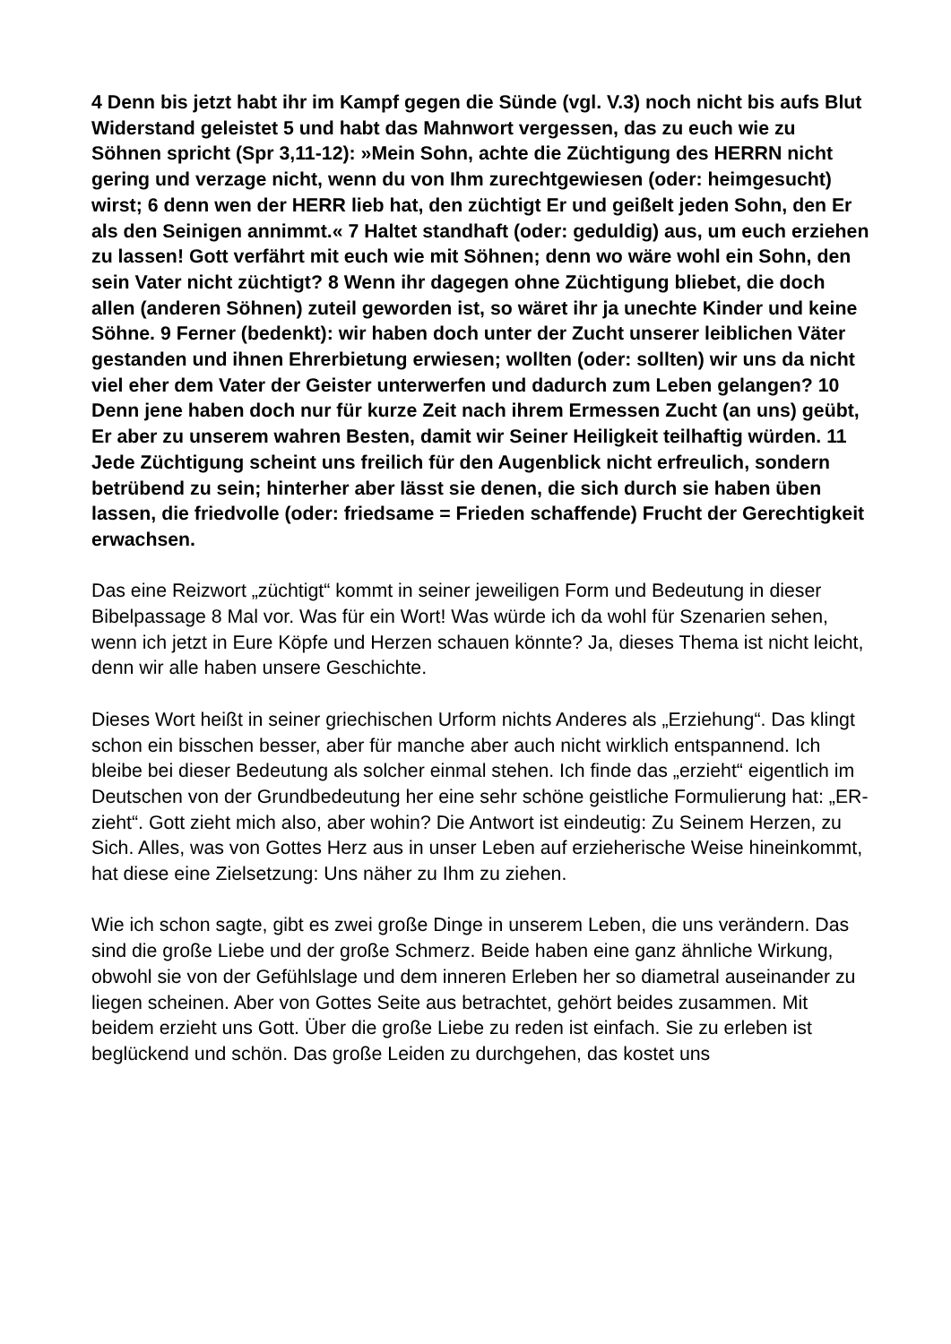4 Denn bis jetzt habt ihr im Kampf gegen die Sünde (vgl. V.3) noch nicht bis aufs Blut Widerstand geleistet 5 und habt das Mahnwort vergessen, das zu euch wie zu Söhnen spricht (Spr 3,11-12): »Mein Sohn, achte die Züchtigung des HERRN nicht gering und verzage nicht, wenn du von Ihm zurechtgewiesen (oder: heimgesucht) wirst; 6 denn wen der HERR lieb hat, den züchtigt Er und geißelt jeden Sohn, den Er als den Seinigen annimmt.« 7 Haltet standhaft (oder: geduldig) aus, um euch erziehen zu lassen! Gott verfährt mit euch wie mit Söhnen; denn wo wäre wohl ein Sohn, den sein Vater nicht züchtigt? 8 Wenn ihr dagegen ohne Züchtigung bliebet, die doch allen (anderen Söhnen) zuteil geworden ist, so wäret ihr ja unechte Kinder und keine Söhne. 9 Ferner (bedenkt): wir haben doch unter der Zucht unserer leiblichen Väter gestanden und ihnen Ehrerbietung erwiesen; wollten (oder: sollten) wir uns da nicht viel eher dem Vater der Geister unterwerfen und dadurch zum Leben gelangen? 10 Denn jene haben doch nur für kurze Zeit nach ihrem Ermessen Zucht (an uns) geübt, Er aber zu unserem wahren Besten, damit wir Seiner Heiligkeit teilhaftig würden. 11 Jede Züchtigung scheint uns freilich für den Augenblick nicht erfreulich, sondern betrübend zu sein; hinterher aber lässt sie denen, die sich durch sie haben üben lassen, die friedvolle (oder: friedsame = Frieden schaffende) Frucht der Gerechtigkeit erwachsen.
Das eine Reizwort „züchtigt“ kommt in seiner jeweiligen Form und Bedeutung in dieser Bibelpassage 8 Mal vor. Was für ein Wort! Was würde ich da wohl für Szenarien sehen, wenn ich jetzt in Eure Köpfe und Herzen schauen könnte? Ja, dieses Thema ist nicht leicht, denn wir alle haben unsere Geschichte.
Dieses Wort heißt in seiner griechischen Urform nichts Anderes als „Erziehung“. Das klingt schon ein bisschen besser, aber für manche aber auch nicht wirklich entspannend. Ich bleibe bei dieser Bedeutung als solcher einmal stehen. Ich finde das „erzieht“ eigentlich im Deutschen von der Grundbedeutung her eine sehr schöne geistliche Formulierung hat: „ER-zieht“. Gott zieht mich also, aber wohin? Die Antwort ist eindeutig: Zu Seinem Herzen, zu Sich. Alles, was von Gottes Herz aus in unser Leben auf erzieherische Weise hineinkommt, hat diese eine Zielsetzung: Uns näher zu Ihm zu ziehen.
Wie ich schon sagte, gibt es zwei große Dinge in unserem Leben, die uns verändern. Das sind die große Liebe und der große Schmerz. Beide haben eine ganz ähnliche Wirkung, obwohl sie von der Gefühlslage und dem inneren Erleben her so diametral auseinander zu liegen scheinen. Aber von Gottes Seite aus betrachtet, gehört beides zusammen. Mit beidem erzieht uns Gott. Über die große Liebe zu reden ist einfach. Sie zu erleben ist beglückend und schön. Das große Leiden zu durchgehen, das kostet uns